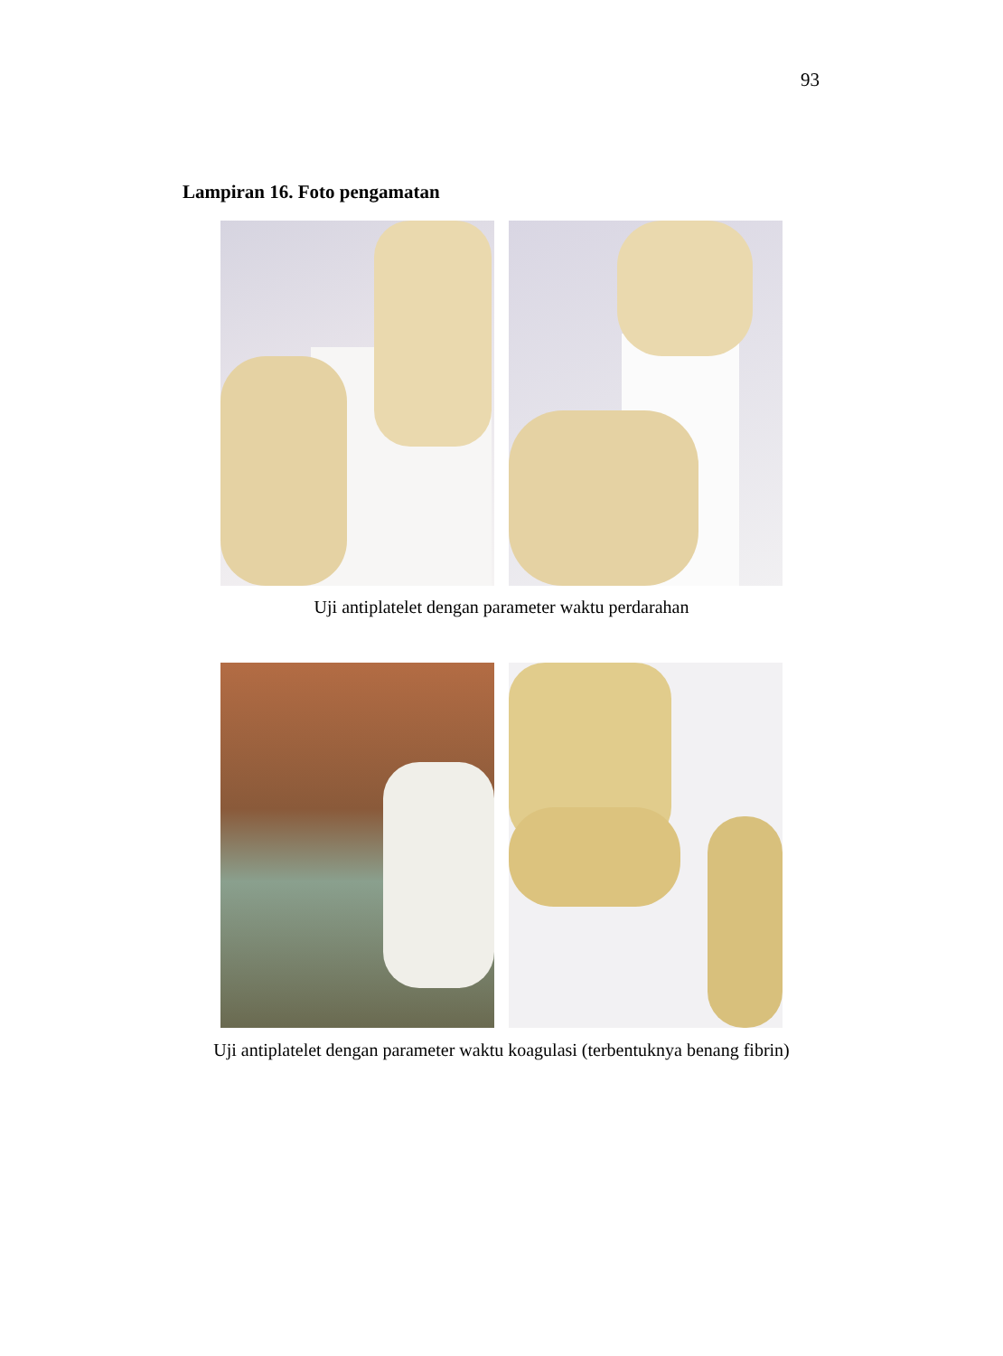93
Lampiran 16. Foto pengamatan
Uji antiplatelet dengan parameter waktu perdarahan
Uji antiplatelet dengan parameter waktu koagulasi (terbentuknya benang fibrin)